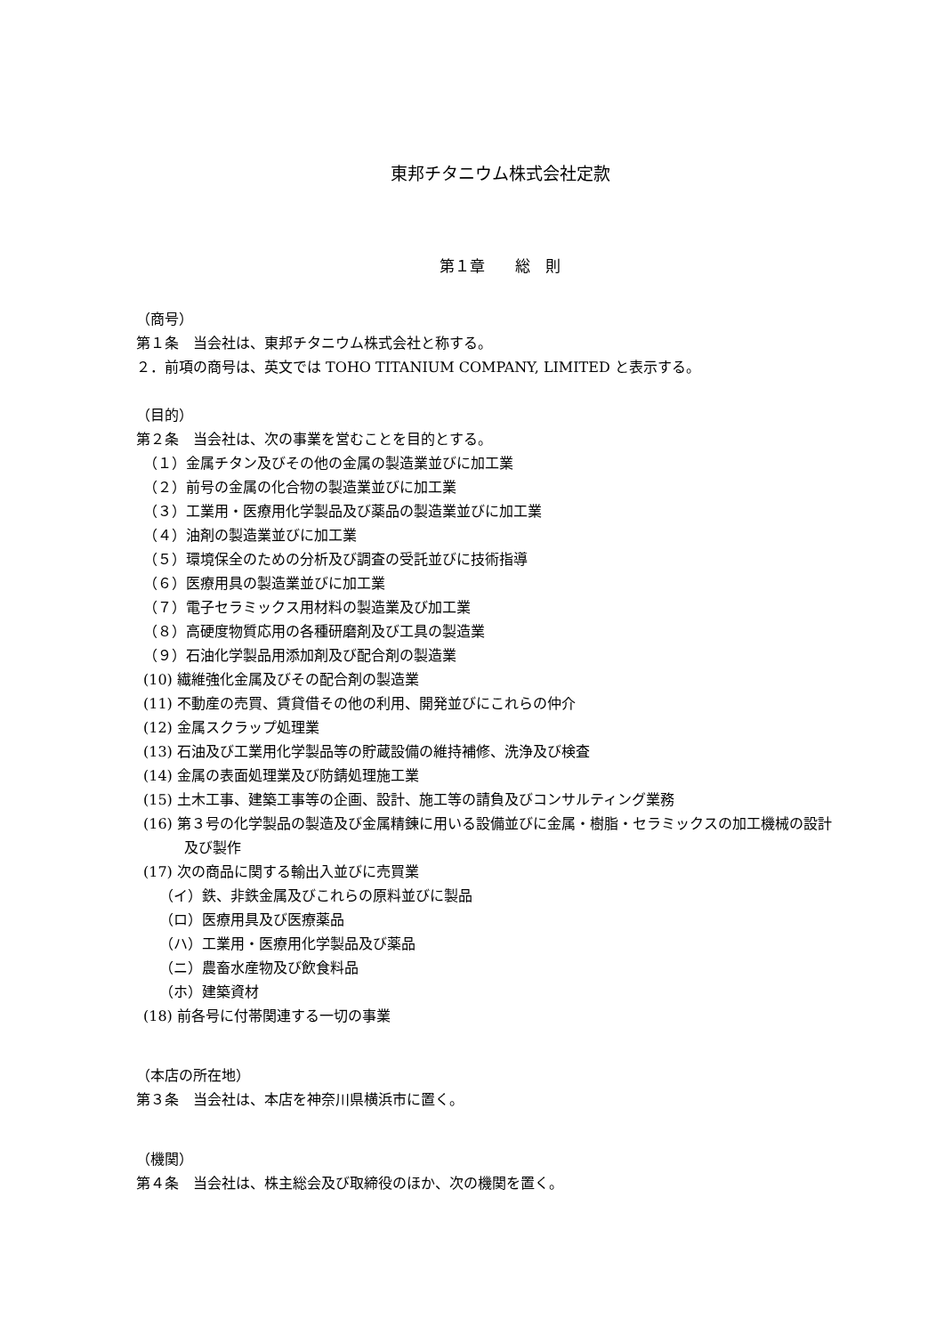東邦チタニウム株式会社定款
第１章　　総　則
（商号）
第１条　当会社は、東邦チタニウム株式会社と称する。
２．前項の商号は、英文では TOHO TITANIUM COMPANY, LIMITED と表示する。
（目的）
第２条　当会社は、次の事業を営むことを目的とする。
（１）金属チタン及びその他の金属の製造業並びに加工業
（２）前号の金属の化合物の製造業並びに加工業
（３）工業用・医療用化学製品及び薬品の製造業並びに加工業
（４）油剤の製造業並びに加工業
（５）環境保全のための分析及び調査の受託並びに技術指導
（６）医療用具の製造業並びに加工業
（７）電子セラミックス用材料の製造業及び加工業
（８）高硬度物質応用の各種研磨剤及び工具の製造業
（９）石油化学製品用添加剤及び配合剤の製造業
(10) 繊維強化金属及びその配合剤の製造業
(11) 不動産の売買、賃貸借その他の利用、開発並びにこれらの仲介
(12) 金属スクラップ処理業
(13) 石油及び工業用化学製品等の貯蔵設備の維持補修、洗浄及び検査
(14) 金属の表面処理業及び防錆処理施工業
(15) 土木工事、建築工事等の企画、設計、施工等の請負及びコンサルティング業務
(16) 第３号の化学製品の製造及び金属精錬に用いる設備並びに金属・樹脂・セラミックスの加工機械の設計及び製作
(17) 次の商品に関する輸出入並びに売買業
（イ）鉄、非鉄金属及びこれらの原料並びに製品
（ロ）医療用具及び医療薬品
（ハ）工業用・医療用化学製品及び薬品
（ニ）農畜水産物及び飲食料品
（ホ）建築資材
(18) 前各号に付帯関連する一切の事業
（本店の所在地）
第３条　当会社は、本店を神奈川県横浜市に置く。
（機関）
第４条　当会社は、株主総会及び取締役のほか、次の機関を置く。